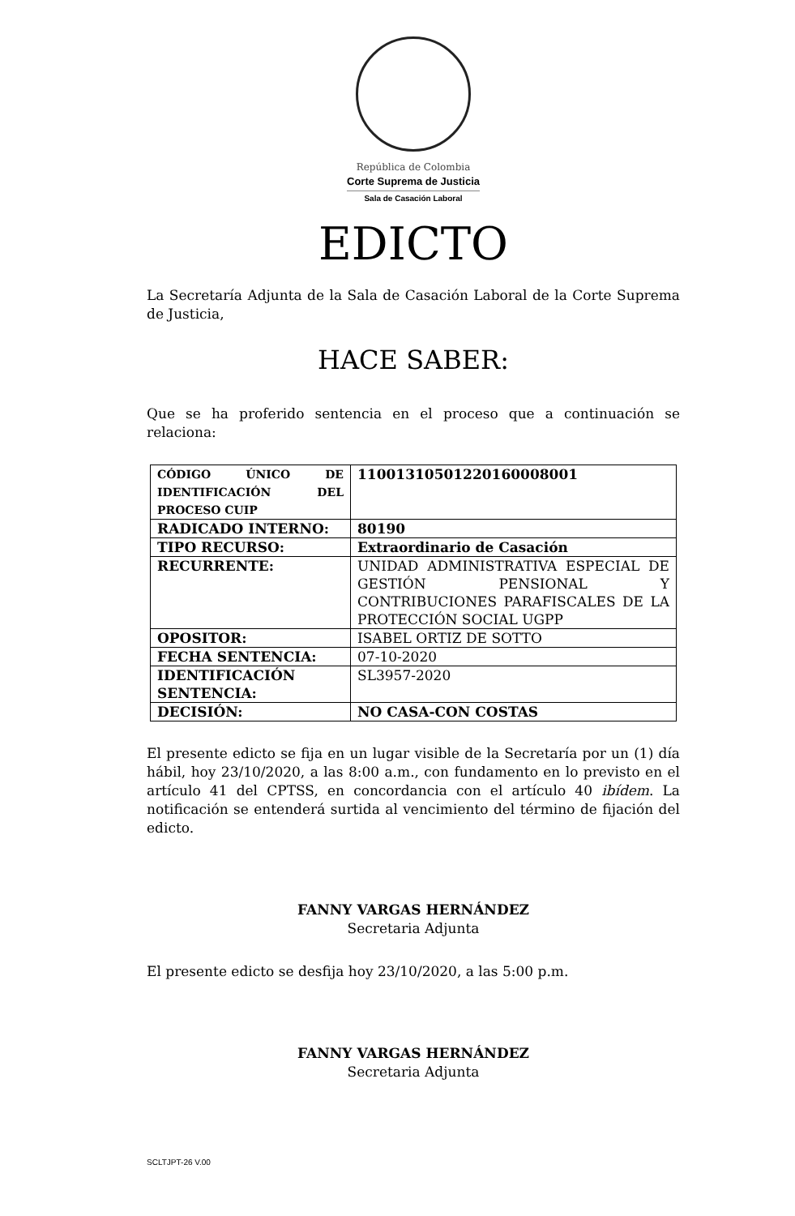República de Colombia
Corte Suprema de Justicia
Sala de Casación Laboral
EDICTO
La Secretaría Adjunta de la Sala de Casación Laboral de la Corte Suprema de Justicia,
HACE SABER:
Que se ha proferido sentencia en el proceso que a continuación se relaciona:
| CÓDIGO ÚNICO DE IDENTIFICACIÓN DEL PROCESO CUIP | 11001310501220160008001 |
| RADICADO INTERNO: | 80190 |
| TIPO RECURSO: | Extraordinario de Casación |
| RECURRENTE: | UNIDAD ADMINISTRATIVA ESPECIAL DE GESTIÓN PENSIONAL Y CONTRIBUCIONES PARAFISCALES DE LA PROTECCIÓN SOCIAL UGPP |
| OPOSITOR: | ISABEL ORTIZ DE SOTTO |
| FECHA SENTENCIA: | 07-10-2020 |
| IDENTIFICACIÓN SENTENCIA: | SL3957-2020 |
| DECISIÓN: | NO CASA-CON COSTAS |
El presente edicto se fija en un lugar visible de la Secretaría por un (1) día hábil, hoy 23/10/2020, a las 8:00 a.m., con fundamento en lo previsto en el artículo 41 del CPTSS, en concordancia con el artículo 40 ibídem. La notificación se entenderá surtida al vencimiento del término de fijación del edicto.
FANNY VARGAS HERNÁNDEZ
Secretaria Adjunta
El presente edicto se desfija hoy 23/10/2020, a las 5:00 p.m.
FANNY VARGAS HERNÁNDEZ
Secretaria Adjunta
SCLTJPT-26 V.00